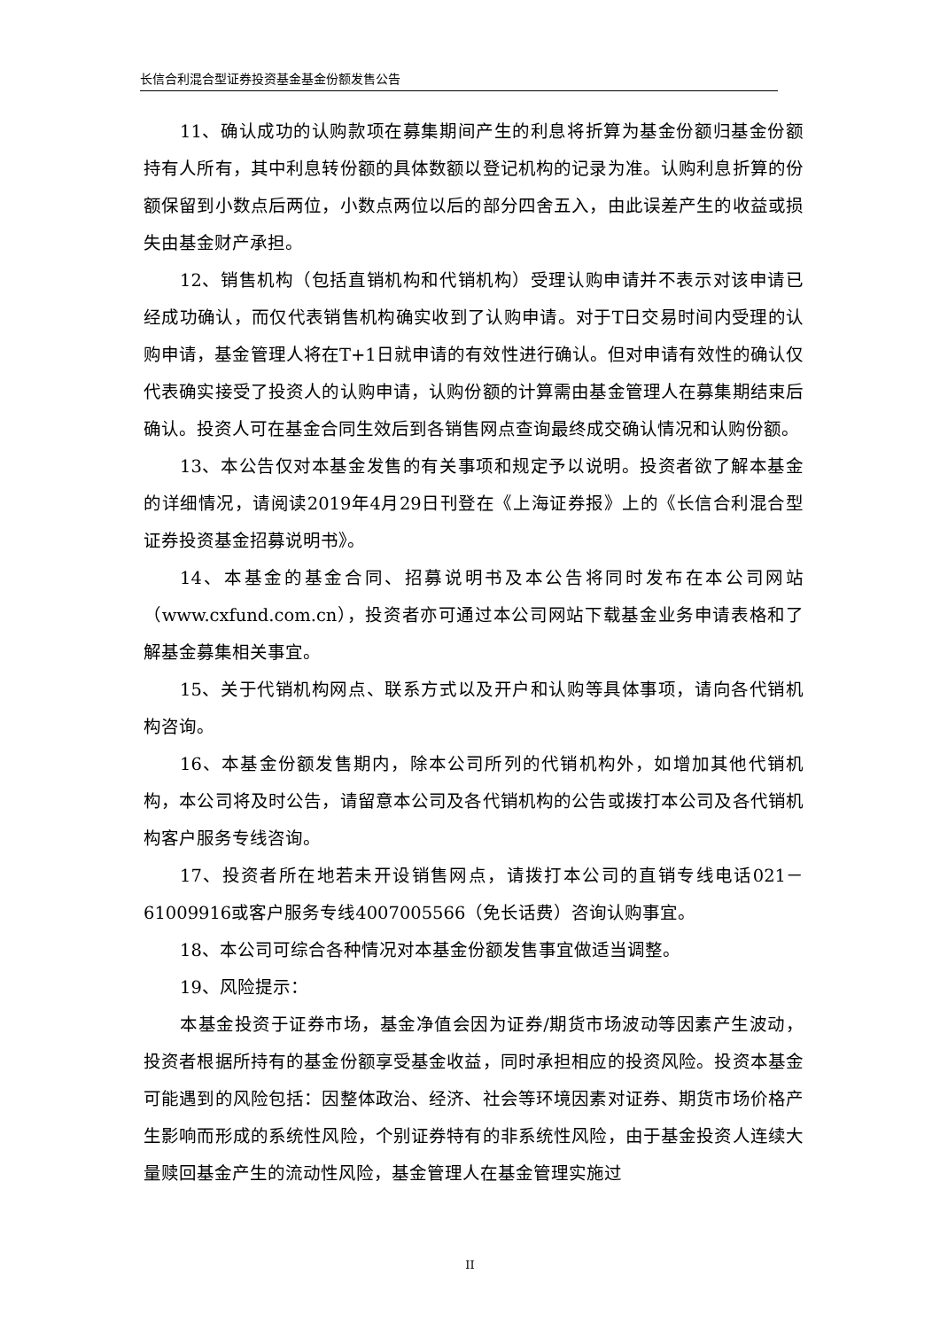长信合利混合型证券投资基金基金份额发售公告
11、确认成功的认购款项在募集期间产生的利息将折算为基金份额归基金份额持有人所有，其中利息转份额的具体数额以登记机构的记录为准。认购利息折算的份额保留到小数点后两位，小数点两位以后的部分四舍五入，由此误差产生的收益或损失由基金财产承担。
12、销售机构（包括直销机构和代销机构）受理认购申请并不表示对该申请已经成功确认，而仅代表销售机构确实收到了认购申请。对于T日交易时间内受理的认购申请，基金管理人将在T+1日就申请的有效性进行确认。但对申请有效性的确认仅代表确实接受了投资人的认购申请，认购份额的计算需由基金管理人在募集期结束后确认。投资人可在基金合同生效后到各销售网点查询最终成交确认情况和认购份额。
13、本公告仅对本基金发售的有关事项和规定予以说明。投资者欲了解本基金的详细情况，请阅读2019年4月29日刊登在《上海证券报》上的《长信合利混合型证券投资基金招募说明书》。
14、本基金的基金合同、招募说明书及本公告将同时发布在本公司网站（www.cxfund.com.cn），投资者亦可通过本公司网站下载基金业务申请表格和了解基金募集相关事宜。
15、关于代销机构网点、联系方式以及开户和认购等具体事项，请向各代销机构咨询。
16、本基金份额发售期内，除本公司所列的代销机构外，如增加其他代销机构，本公司将及时公告，请留意本公司及各代销机构的公告或拨打本公司及各代销机构客户服务专线咨询。
17、投资者所在地若未开设销售网点，请拨打本公司的直销专线电话021－61009916或客户服务专线4007005566（免长话费）咨询认购事宜。
18、本公司可综合各种情况对本基金份额发售事宜做适当调整。
19、风险提示：
本基金投资于证券市场，基金净值会因为证券/期货市场波动等因素产生波动，投资者根据所持有的基金份额享受基金收益，同时承担相应的投资风险。投资本基金可能遇到的风险包括：因整体政治、经济、社会等环境因素对证券、期货市场价格产生影响而形成的系统性风险，个别证券特有的非系统性风险，由于基金投资人连续大量赎回基金产生的流动性风险，基金管理人在基金管理实施过
II